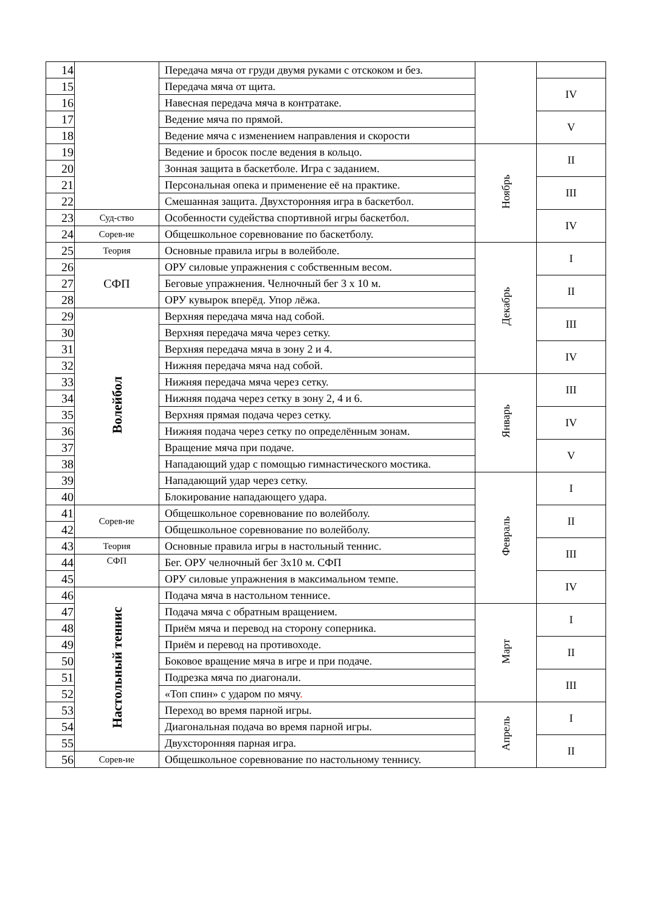| 14 | | Передача мяча от груди двумя руками с отскоком и без. | | |
| 15 | | Передача мяча от щита. | | IV |
| 16 | | Навесная передача мяча в контратаке. | | |
| 17 | | Ведение мяча по прямой. | | V |
| 18 | | Ведение мяча с изменением направления и скорости | | |
| 19 | | Ведение и бросок после ведения в кольцо. | Ноябрь | II |
| 20 | | Зонная защита в баскетболе. Игра с заданием. | | |
| 21 | | Персональная опека и применение её на практике. | | III |
| 22 | | Смешанная защита. Двухсторонняя игра в баскетбол. | | |
| 23 | Суд-ство | Особенности судейства спортивной игры баскетбол. | | IV |
| 24 | Сорев-ие | Общешкольное соревнование по баскетболу. | | |
| 25 | Теория | Основные правила игры в волейболе. | Декабрь | I |
| 26 | СФП | ОРУ силовые упражнения с собственным весом. | | |
| 27 | | Беговые упражнения. Челночный бег 3 х 10 м. | | II |
| 28 | | ОРУ кувырок вперёд. Упор лёжа. | | |
| 29 | Волейбол | Верхняя передача мяча над собой. | | III |
| 30 | | Верхняя передача мяча через сетку. | | |
| 31 | | Верхняя передача мяча в зону 2 и 4. | | IV |
| 32 | | Нижняя передача мяча над собой. | | |
| 33 | | Нижняя передача мяча через сетку. | Январь | III |
| 34 | | Нижняя подача через сетку в зону 2, 4 и 6. | | |
| 35 | | Верхняя прямая подача через сетку. | | IV |
| 36 | | Нижняя подача через сетку по определённым зонам. | | |
| 37 | | Вращение мяча при подаче. | | V |
| 38 | | Нападающий удар с помощью гимнастического мостика. | | |
| 39 | | Нападающий удар через сетку. | Февраль | I |
| 40 | | Блокирование нападающего удара. | | |
| 41 | Сорев-ие | Общешкольное соревнование по волейболу. | | II |
| 42 | | Общешкольное соревнование по волейболу. | | |
| 43 | Теория | Основные правила игры в настольный теннис. | | III |
| 44 | СФП | Бег. ОРУ челночный бег 3х10 м. СФП | | |
| 45 | | ОРУ силовые упражнения в максимальном темпе. | | IV |
| 46 | Настольный теннис | Подача мяча в настольном теннисе. | | |
| 47 | | Подача мяча с обратным вращением. | Март | I |
| 48 | | Приём мяча и перевод на сторону соперника. | | |
| 49 | | Приём и перевод на противоходе. | | II |
| 50 | | Боковое вращение мяча в игре и при подаче. | | |
| 51 | | Подрезка мяча по диагонали. | | III |
| 52 | | «Топ спин» с ударом по мячу . | | |
| 53 | | Переход во время парной игры. | Апрель | I |
| 54 | | Диагональная подача во время парной игры. | | |
| 55 | | Двухсторонняя парная игра. | | II |
| 56 | Сорев-ие | Общешкольное соревнование по настольному теннису. | | |